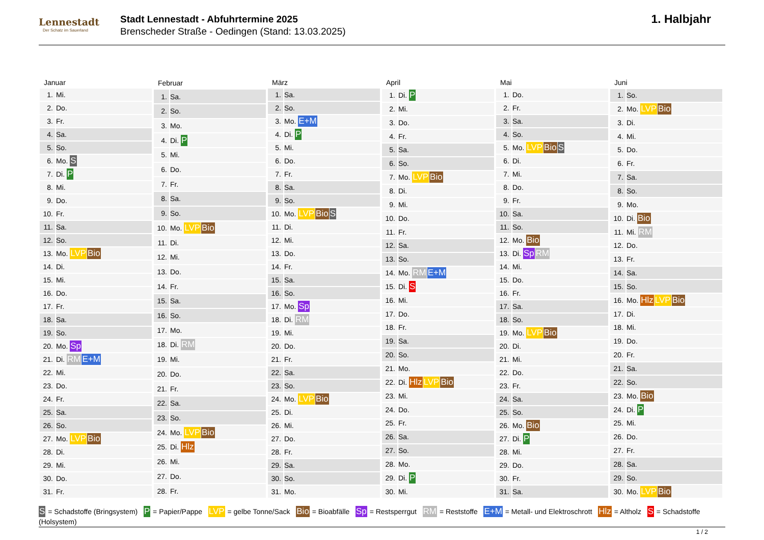Lennestadt
Der Schatz im Sauerland
Stadt Lennestadt - Abfuhrtermine 2025
Brenscheder Straße - Oedingen (Stand: 13.03.2025)
1. Halbjahr
| Januar | |
| --- | --- |
| 1. | Mi. |
| 2. | Do. |
| 3. | Fr. |
| 4. | Sa. |
| 5. | So. |
| 6. | Mo. S |
| 7. | Di. P |
| 8. | Mi. |
| 9. | Do. |
| 10. | Fr. |
| 11. | Sa. |
| 12. | So. |
| 13. | Mo. LVP Bio |
| 14. | Di. |
| 15. | Mi. |
| 16. | Do. |
| 17. | Fr. |
| 18. | Sa. |
| 19. | So. |
| 20. | Mo. Sp |
| 21. | Di. RM E+M |
| 22. | Mi. |
| 23. | Do. |
| 24. | Fr. |
| 25. | Sa. |
| 26. | So. |
| 27. | Mo. LVP Bio |
| 28. | Di. |
| 29. | Mi. |
| 30. | Do. |
| 31. | Fr. |
| Februar | |
| --- | --- |
| 1. | Sa. |
| 2. | So. |
| 3. | Mo. |
| 4. | Di. P |
| 5. | Mi. |
| 6. | Do. |
| 7. | Fr. |
| 8. | Sa. |
| 9. | So. |
| 10. | Mo. LVP Bio |
| 11. | Di. |
| 12. | Mi. |
| 13. | Do. |
| 14. | Fr. |
| 15. | Sa. |
| 16. | So. |
| 17. | Mo. |
| 18. | Di. RM |
| 19. | Mi. |
| 20. | Do. |
| 21. | Fr. |
| 22. | Sa. |
| 23. | So. |
| 24. | Mo. LVP Bio |
| 25. | Di. Hlz |
| 26. | Mi. |
| 27. | Do. |
| 28. | Fr. |
| März | |
| --- | --- |
| 1. | Sa. |
| 2. | So. |
| 3. | Mo. E+M |
| 4. | Di. P |
| 5. | Mi. |
| 6. | Do. |
| 7. | Fr. |
| 8. | Sa. |
| 9. | So. |
| 10. | Mo. LVP Bio S |
| 11. | Di. |
| 12. | Mi. |
| 13. | Do. |
| 14. | Fr. |
| 15. | Sa. |
| 16. | So. |
| 17. | Mo. Sp |
| 18. | Di. RM |
| 19. | Mi. |
| 20. | Do. |
| 21. | Fr. |
| 22. | Sa. |
| 23. | So. |
| 24. | Mo. LVP Bio |
| 25. | Di. |
| 26. | Mi. |
| 27. | Do. |
| 28. | Fr. |
| 29. | Sa. |
| 30. | So. |
| 31. | Mo. |
| April | |
| --- | --- |
| 1. | Di. P |
| 2. | Mi. |
| 3. | Do. |
| 4. | Fr. |
| 5. | Sa. |
| 6. | So. |
| 7. | Mo. LVP Bio |
| 8. | Di. |
| 9. | Mi. |
| 10. | Do. |
| 11. | Fr. |
| 12. | Sa. |
| 13. | So. |
| 14. | Mo. RM E+M |
| 15. | Di. S |
| 16. | Mi. |
| 17. | Do. |
| 18. | Fr. |
| 19. | Sa. |
| 20. | So. |
| 21. | Mo. |
| 22. | Di. Hlz LVP Bio |
| 23. | Mi. |
| 24. | Do. |
| 25. | Fr. |
| 26. | Sa. |
| 27. | So. |
| 28. | Mo. |
| 29. | Di. P |
| 30. | Mi. |
| Mai | |
| --- | --- |
| 1. | Do. |
| 2. | Fr. |
| 3. | Sa. |
| 4. | So. |
| 5. | Mo. LVP Bio S |
| 6. | Di. |
| 7. | Mi. |
| 8. | Do. |
| 9. | Fr. |
| 10. | Sa. |
| 11. | So. |
| 12. | Mo. Bio |
| 13. | Di. Sp RM |
| 14. | Mi. |
| 15. | Do. |
| 16. | Fr. |
| 17. | Sa. |
| 18. | So. |
| 19. | Mo. LVP Bio |
| 20. | Di. |
| 21. | Mi. |
| 22. | Do. |
| 23. | Fr. |
| 24. | Sa. |
| 25. | So. |
| 26. | Mo. Bio |
| 27. | Di. P |
| 28. | Mi. |
| 29. | Do. |
| 30. | Fr. |
| 31. | Sa. |
| Juni | |
| --- | --- |
| 1. | So. |
| 2. | Mo. LVP Bio |
| 3. | Di. |
| 4. | Mi. |
| 5. | Do. |
| 6. | Fr. |
| 7. | Sa. |
| 8. | So. |
| 9. | Mo. |
| 10. | Di. Bio |
| 11. | Mi. RM |
| 12. | Do. |
| 13. | Fr. |
| 14. | Sa. |
| 15. | So. |
| 16. | Mo. Hlz LVP Bio |
| 17. | Di. |
| 18. | Mi. |
| 19. | Do. |
| 20. | Fr. |
| 21. | Sa. |
| 22. | So. |
| 23. | Mo. Bio |
| 24. | Di. P |
| 25. | Mi. |
| 26. | Do. |
| 27. | Fr. |
| 28. | Sa. |
| 29. | So. |
| 30. | Mo. LVP Bio |
S = Schadstoffe (Bringsystem) P = Papier/Pappe LVP = gelbe Tonne/Sack Bio = Bioabfälle Sp = Restsperrgut RM = Reststoffe E+M = Metall- und Elektroschrott Hlz = Altholz S = Schadstoffe (Holsystem)
1 / 2